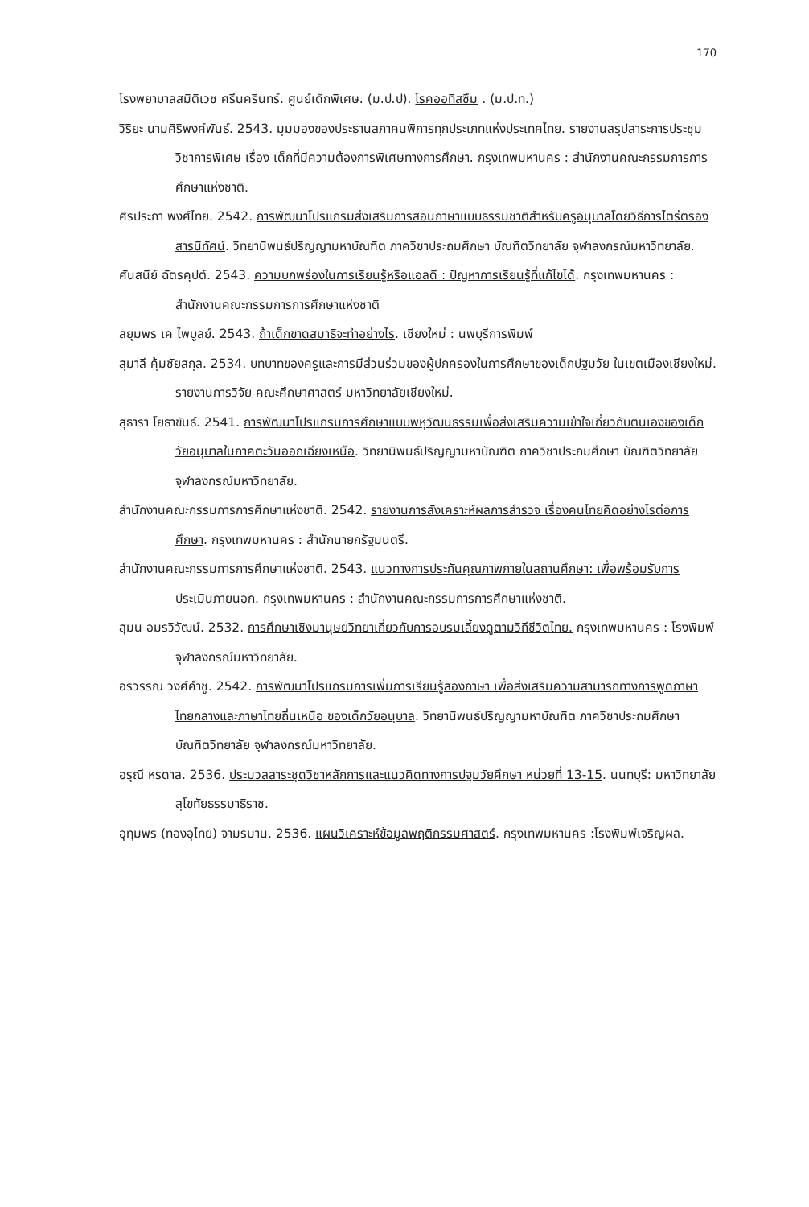170
โรงพยาบาลสมิติเวช ศรีนครินทร์. ศูนย์เด็กพิเศษ. (ม.ป.ป). โรคออทิสซึม . (ม.ป.ท.)
วิริยะ นามศิริพงศ์พันธ์. 2543. มุมมองของประธานสภาคนพิการทุกประเภทแห่งประเทศไทย. รายงานสรุปสาระการประชุมวิชาการพิเศษ เรื่อง เด็กที่มีความต้องการพิเศษทางการศึกษา. กรุงเทพมหานคร : สำนักงานคณะกรรมการการศึกษาแห่งชาติ.
ศิรประภา พงศ์ไทย. 2542. การพัฒนาโปรแกรมส่งเสริมการสอนภาษาแบบธรรมชาติสำหรับครูอนุบาลโดยวิธีการไตร่ตรองสารนิทัศน์. วิทยานิพนธ์ปริญญามหาบัณฑิต ภาควิชาประถมศึกษา บัณฑิตวิทยาลัย จุฬาลงกรณ์มหาวิทยาลัย.
ศันสนีย์ ฉัตรคุปต์. 2543. ความบกพร่องในการเรียนรู้หรือแอลดี : ปัญหาการเรียนรู้ที่แก้ไขได้. กรุงเทพมหานคร : สำนักงานคณะกรรมการการศึกษาแห่งชาติ
สยุมพร เค ไพบูลย์. 2543. ถ้าเด็กขาดสมาธิจะทำอย่างไร. เชียงใหม่ : นพบุรีการพิมพ์
สุมาลี คุ้มชัยสกุล. 2534. บทบาทของครูและการมีส่วนร่วมของผู้ปกครองในการศึกษาของเด็กปฐมวัย ในเขตเมืองเชียงใหม่. รายงานการวิจัย คณะศึกษาศาสตร์ มหาวิทยาลัยเชียงใหม่.
สุธารา โยธาขันธ์. 2541. การพัฒนาโปรแกรมการศึกษาแบบพหุวัฒนธรรมเพื่อส่งเสริมความเข้าใจเกี่ยวกับตนเองของเด็กวัยอนุบาลในภาคตะวันออกเฉียงเหนือ. วิทยานิพนธ์ปริญญามหาบัณฑิต ภาควิชาประถมศึกษา บัณฑิตวิทยาลัย จุฬาลงกรณ์มหาวิทยาลัย.
สำนักงานคณะกรรมการการศึกษาแห่งชาติ. 2542. รายงานการสังเคราะห์ผลการสำรวจ เรื่องคนไทยคิดอย่างไรต่อการศึกษา. กรุงเทพมหานคร : สำนักนายกรัฐมนตรี.
สำนักงานคณะกรรมการการศึกษาแห่งชาติ. 2543. แนวทางการประกันคุณภาพภายในสถานศึกษา: เพื่อพร้อมรับการประเมินภายนอก. กรุงเทพมหานคร : สำนักงานคณะกรรมการการศึกษาแห่งชาติ.
สุมน อมรวิวัฒน์. 2532. การศึกษาเชิงมานุษยวิทยาเกี่ยวกับการอบรมเลี้ยงดูตามวิถีชีวิตไทย. กรุงเทพมหานคร : โรงพิมพ์จุฬาลงกรณ์มหาวิทยาลัย.
อรวรรณ วงศ์คำชู. 2542. การพัฒนาโปรแกรมการเพิ่มการเรียนรู้สองภาษา เพื่อส่งเสริมความสามารถทางการพูดภาษาไทยกลางและภาษาไทยถิ่นเหนือ ของเด็กวัยอนุบาล. วิทยานิพนธ์ปริญญามหาบัณฑิต ภาควิชาประถมศึกษา บัณฑิตวิทยาลัย จุฬาลงกรณ์มหาวิทยาลัย.
อรุณี หรดาล. 2536. ประมวลสาระชุดวิชาหลักการและแนวคิดทางการปฐมวัยศึกษา หน่วยที่ 13-15. นนทบุรี: มหาวิทยาลัยสุโขทัยธรรมาธิราช.
อุทุมพร (ทองอุไทย) จามรมาน. 2536. แผนวิเคราะห์ข้อมูลพฤติกรรมศาสตร์. กรุงเทพมหานคร :โรงพิมพ์เจริญผล.